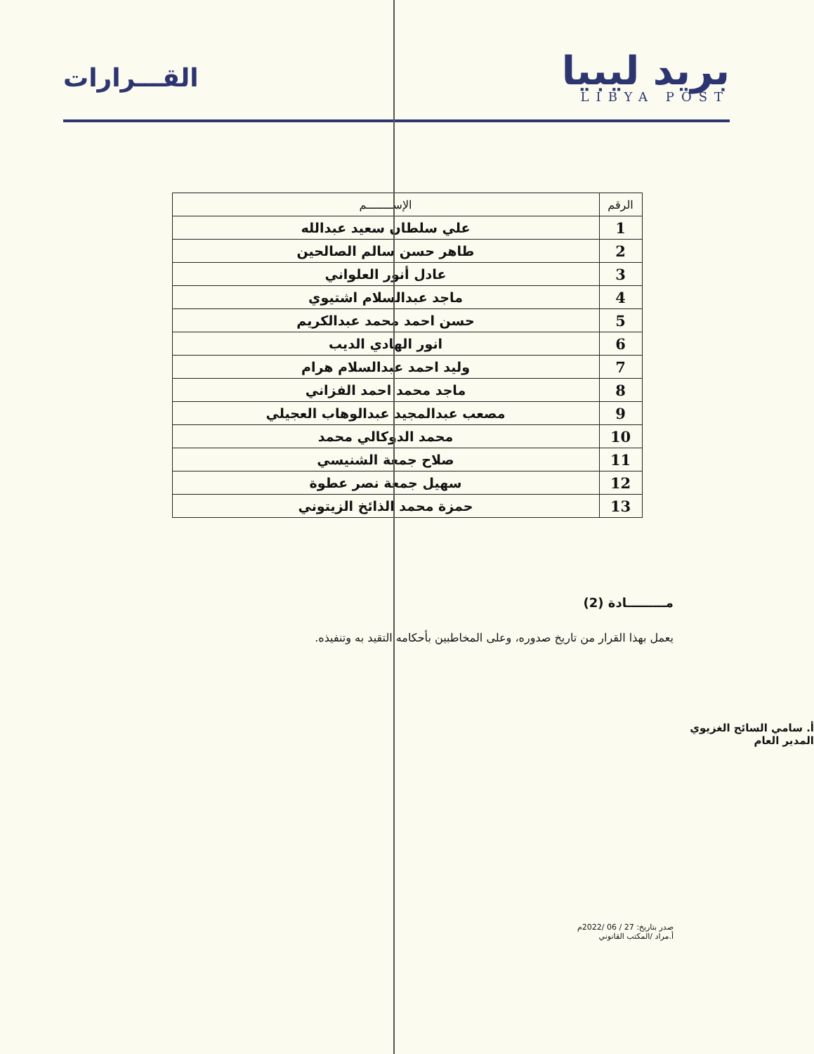بريد ليبيا
LIBYA POST
القـــرارات
| الرقم | الإســــــــم |
| --- | --- |
| 1 | علي سلطان سعيد عبدالله |
| 2 | طاهر حسن سالم الصالحين |
| 3 | عادل أنور العلواني |
| 4 | ماجد عبدالسلام اشتيوي |
| 5 | حسن احمد محمد عبدالكريم |
| 6 | انور الهادي الديب |
| 7 | وليد احمد عبدالسلام هرام |
| 8 | ماجد محمد احمد الفزاني |
| 9 | مصعب عبدالمجيد عبدالوهاب العجيلي |
| 10 | محمد الدوكالي محمد |
| 11 | صلاح جمعة الشنيسي |
| 12 | سهيل جمعة نصر عطوة |
| 13 | حمزة محمد الذائخ الزيتوني |
مـــــــــادة (2)
يعمل بهذا القرار من تاريخ صدوره، وعلى المخاطبين بأحكامه التقيد به وتنفيذه.
أ. سامي السائح الغزيوي
المدير العام
صدر بتاريخ: 27 / 06 /2022م
أ.مراد /المكتب القانوني